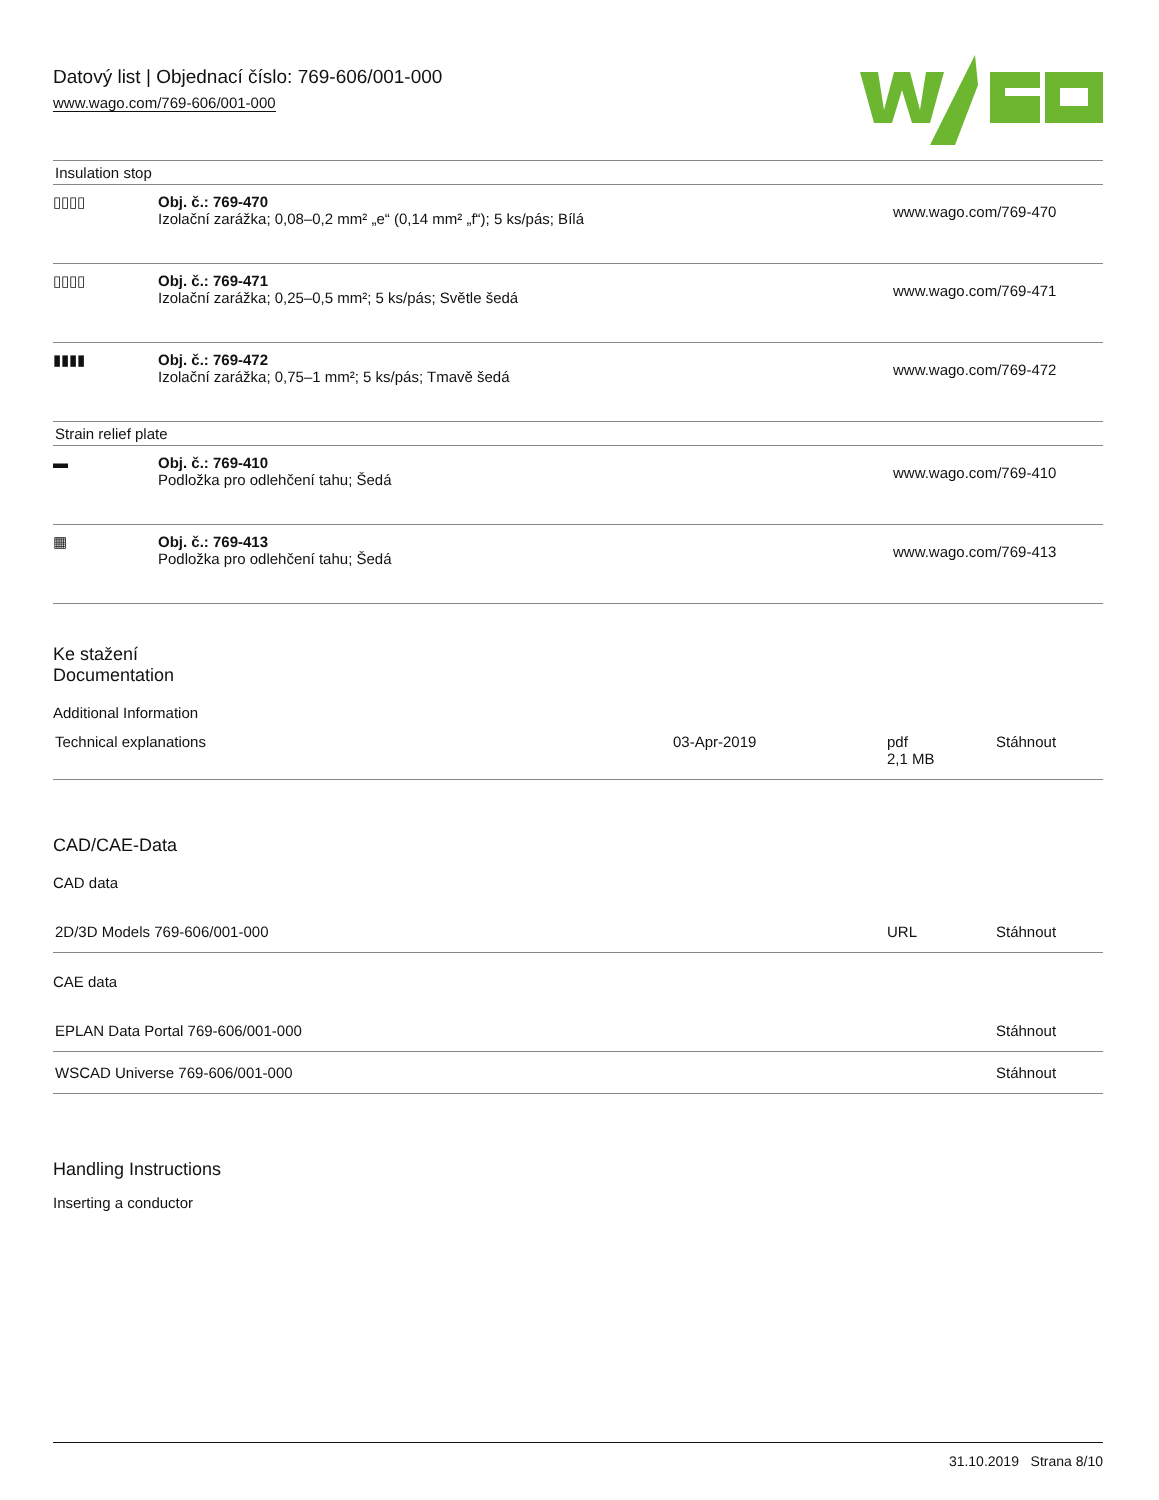Datový list | Objednací číslo: 769-606/001-000
www.wago.com/769-606/001-000
| Insulation stop | | |
| ▯▯▯▯ | Obj. č.: 769-470 Izolační zarážka; 0,08–0,2 mm² „e“ (0,14 mm² „f“); 5 ks/pás; Bílá | www.wago.com/769-470 |
| ▯▯▯▯ | Obj. č.: 769-471 Izolační zarážka; 0,25–0,5 mm²; 5 ks/pás; Světle šedá | www.wago.com/769-471 |
| ▮▮▮▮ | Obj. č.: 769-472 Izolační zarážka; 0,75–1 mm²; 5 ks/pás; Tmavě šedá | www.wago.com/769-472 |
| Strain relief plate | | |
| ▬ | Obj. č.: 769-410 Podložka pro odlehčení tahu; Šedá | www.wago.com/769-410 |
| ▦ | Obj. č.: 769-413 Podložka pro odlehčení tahu; Šedá | www.wago.com/769-413 |
Ke stažení
Documentation
Additional Information
| Technical explanations | 03-Apr-2019 | pdf 2,1 MB | Stáhnout |
CAD/CAE-Data
CAD data
| 2D/3D Models 769-606/001-000 | URL | Stáhnout |
CAE data
| EPLAN Data Portal 769-606/001-000 | Stáhnout |
| WSCAD Universe 769-606/001-000 | Stáhnout |
Handling Instructions
Inserting a conductor
31.10.2019 Strana 8/10